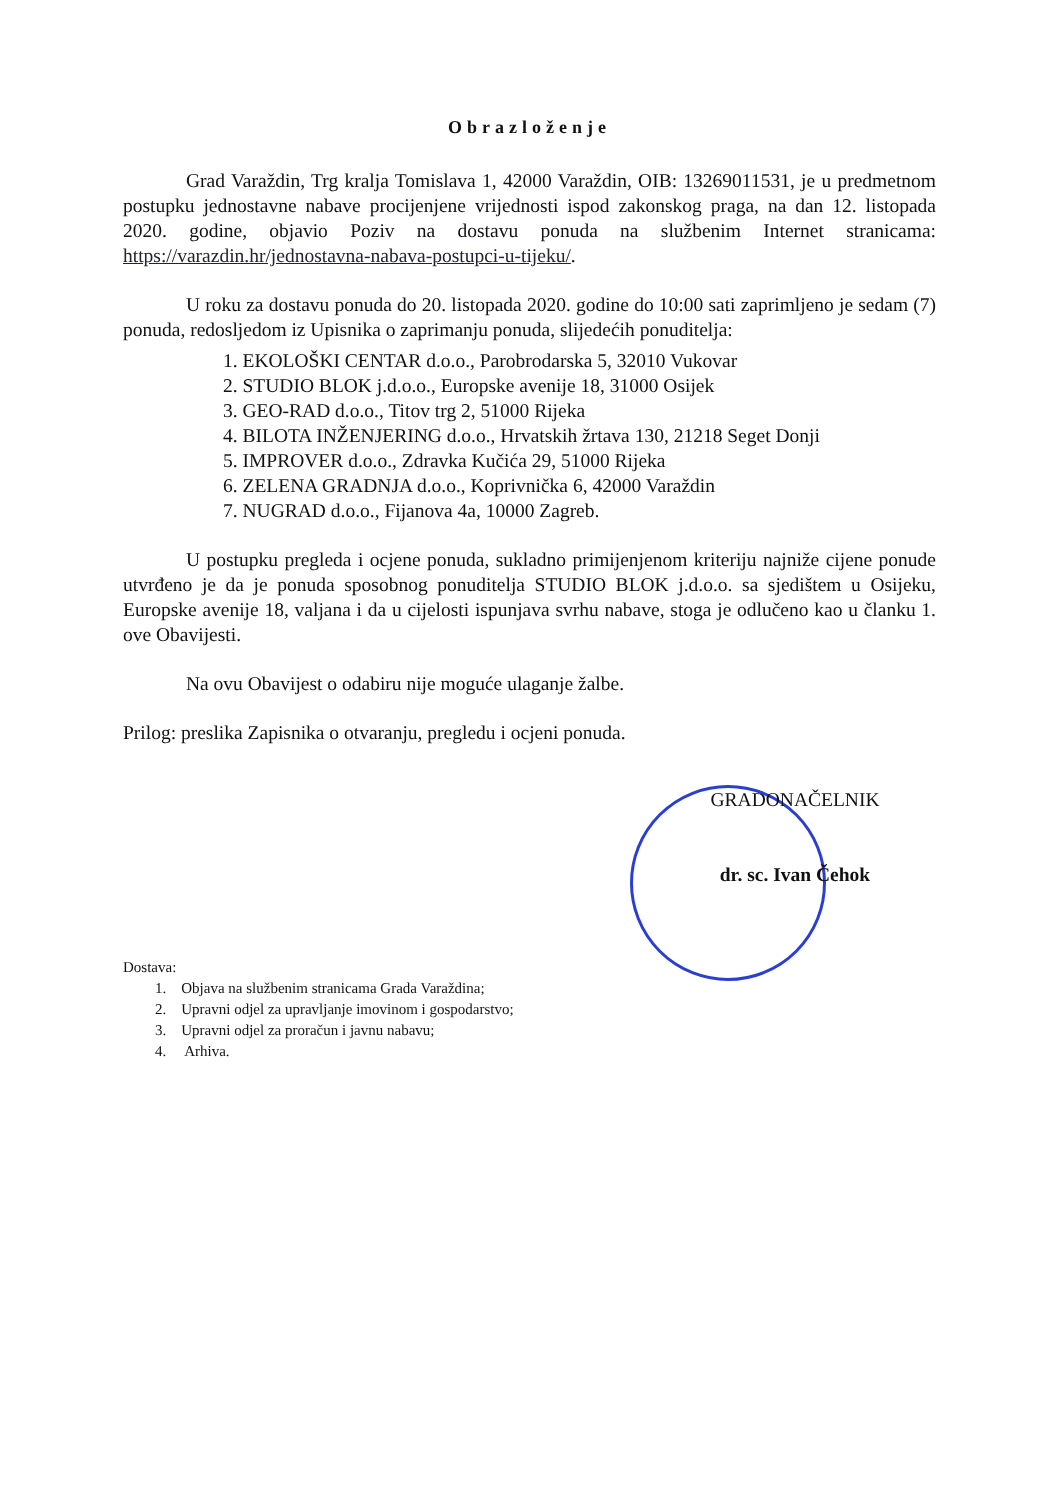Obrazloženje
Grad Varaždin, Trg kralja Tomislava 1, 42000 Varaždin, OIB: 13269011531, je u predmetnom postupku jednostavne nabave procijenjene vrijednosti ispod zakonskog praga, na dan 12. listopada 2020. godine, objavio Poziv na dostavu ponuda na službenim Internet stranicama: https://varazdin.hr/jednostavna-nabava-postupci-u-tijeku/.
U roku za dostavu ponuda do 20. listopada 2020. godine do 10:00 sati zaprimljeno je sedam (7) ponuda, redosljedom iz Upisnika o zaprimanju ponuda, slijedećih ponuditelja:
1. EKOLOŠKI CENTAR d.o.o., Parobrodarska 5, 32010 Vukovar
2. STUDIO BLOK j.d.o.o., Europske avenije 18, 31000 Osijek
3. GEO-RAD d.o.o., Titov trg 2, 51000 Rijeka
4. BILOTA INŽENJERING d.o.o., Hrvatskih žrtava 130, 21218 Seget Donji
5. IMPROVER d.o.o., Zdravka Kučića 29, 51000 Rijeka
6. ZELENA GRADNJA d.o.o., Koprivnička 6, 42000 Varaždin
7. NUGRAD d.o.o., Fijanova 4a, 10000 Zagreb.
U postupku pregleda i ocjene ponuda, sukladno primijenjenom kriteriju najniže cijene ponude utvrđeno je da je ponuda sposobnog ponuditelja STUDIO BLOK j.d.o.o. sa sjedištem u Osijeku, Europske avenije 18, valjana i da u cijelosti ispunjava svrhu nabave, stoga je odlučeno kao u članku 1. ove Obavijesti.
Na ovu Obavijest o odabiru nije moguće ulaganje žalbe.
Prilog: preslika Zapisnika o otvaranju, pregledu i ocjeni ponuda.
GRADONAČELNIK
dr. sc. Ivan Čehok
Dostava:
1. Objava na službenim stranicama Grada Varaždina;
2. Upravni odjel za upravljanje imovinom i gospodarstvo;
3. Upravni odjel za proračun i javnu nabavu;
4. Arhiva.